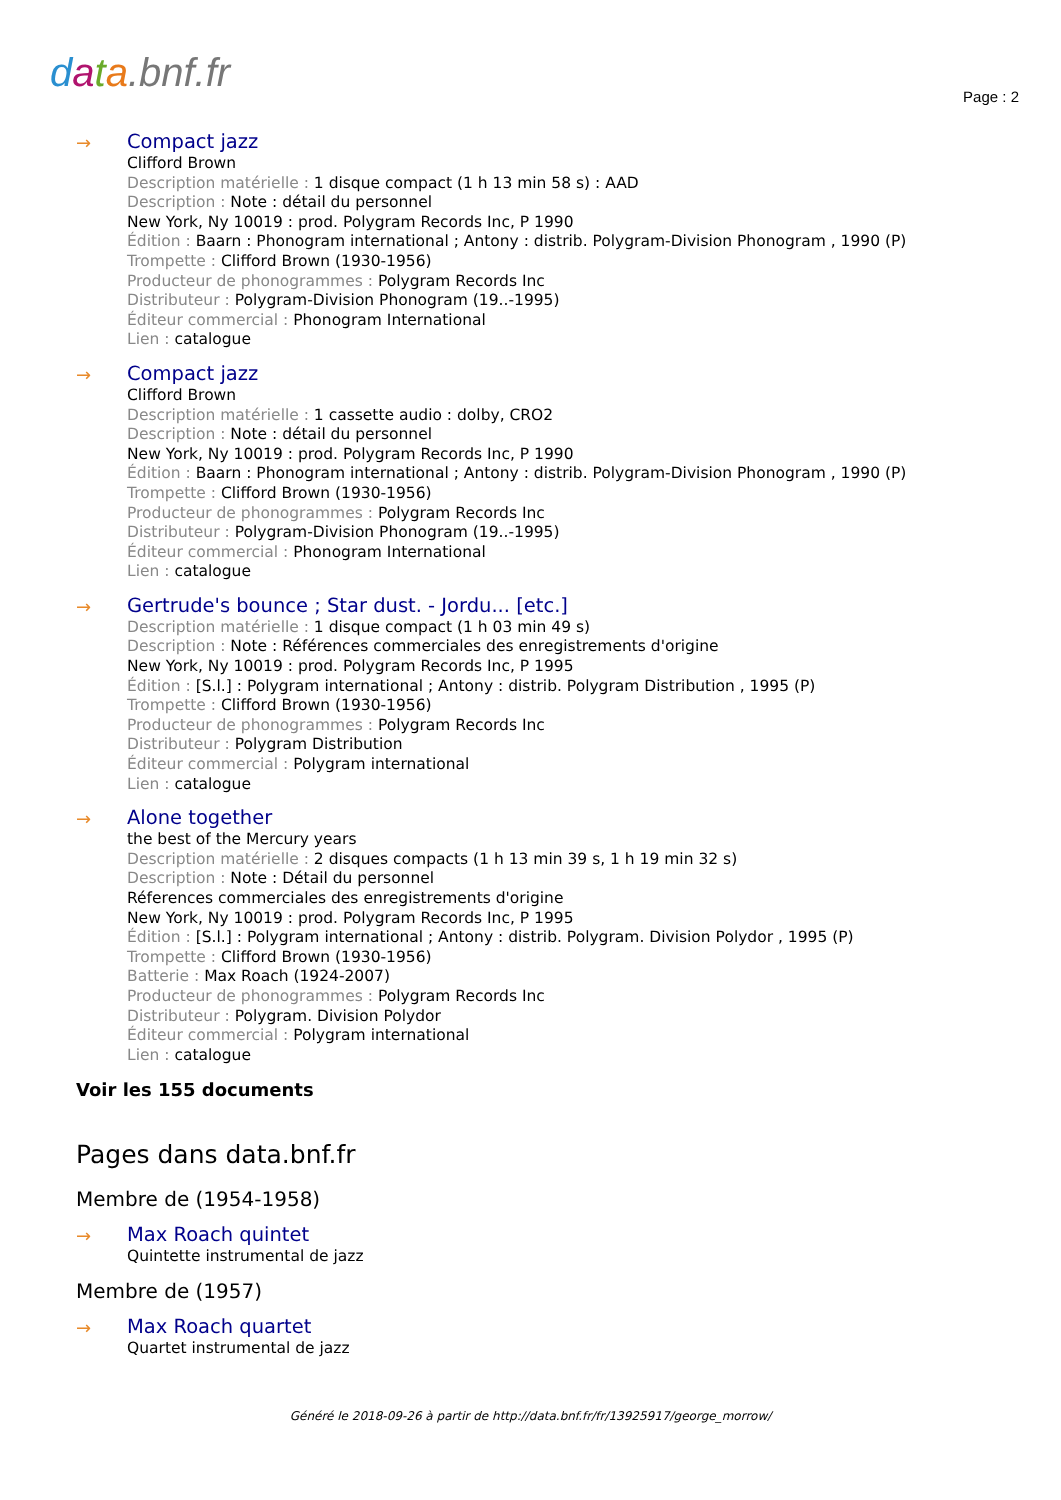data.bnf.fr
Page : 2
→
Compact jazz
Clifford Brown
Description matérielle : 1 disque compact (1 h 13 min 58 s) : AAD
Description : Note : détail du personnel
New York, Ny 10019 : prod. Polygram Records Inc, P 1990
Édition : Baarn : Phonogram international ; Antony : distrib. Polygram-Division Phonogram , 1990 (P)
Trompette : Clifford Brown (1930-1956)
Producteur de phonogrammes : Polygram Records Inc
Distributeur : Polygram-Division Phonogram (19..-1995)
Éditeur commercial : Phonogram International
Lien : catalogue
→
Compact jazz
Clifford Brown
Description matérielle : 1 cassette audio : dolby, CRO2
Description : Note : détail du personnel
New York, Ny 10019 : prod. Polygram Records Inc, P 1990
Édition : Baarn : Phonogram international ; Antony : distrib. Polygram-Division Phonogram , 1990 (P)
Trompette : Clifford Brown (1930-1956)
Producteur de phonogrammes : Polygram Records Inc
Distributeur : Polygram-Division Phonogram (19..-1995)
Éditeur commercial : Phonogram International
Lien : catalogue
→
Gertrude's bounce ; Star dust. - Jordu... [etc.]
Description matérielle : 1 disque compact (1 h 03 min 49 s)
Description : Note : Références commerciales des enregistrements d'origine
New York, Ny 10019 : prod. Polygram Records Inc, P 1995
Édition : [S.l.] : Polygram international ; Antony : distrib. Polygram Distribution , 1995 (P)
Trompette : Clifford Brown (1930-1956)
Producteur de phonogrammes : Polygram Records Inc
Distributeur : Polygram Distribution
Éditeur commercial : Polygram international
Lien : catalogue
→
Alone together
the best of the Mercury years
Description matérielle : 2 disques compacts (1 h 13 min 39 s, 1 h 19 min 32 s)
Description : Note : Détail du personnel
Réferences commerciales des enregistrements d'origine
New York, Ny 10019 : prod. Polygram Records Inc, P 1995
Édition : [S.l.] : Polygram international ; Antony : distrib. Polygram. Division Polydor , 1995 (P)
Trompette : Clifford Brown (1930-1956)
Batterie : Max Roach (1924-2007)
Producteur de phonogrammes : Polygram Records Inc
Distributeur : Polygram. Division Polydor
Éditeur commercial : Polygram international
Lien : catalogue
Voir les 155 documents
Pages dans data.bnf.fr
Membre de (1954-1958)
→
Max Roach quintet
Quintette instrumental de jazz
Membre de (1957)
→
Max Roach quartet
Quartet instrumental de jazz
Généré le 2018-09-26 à partir de http://data.bnf.fr/fr/13925917/george_morrow/